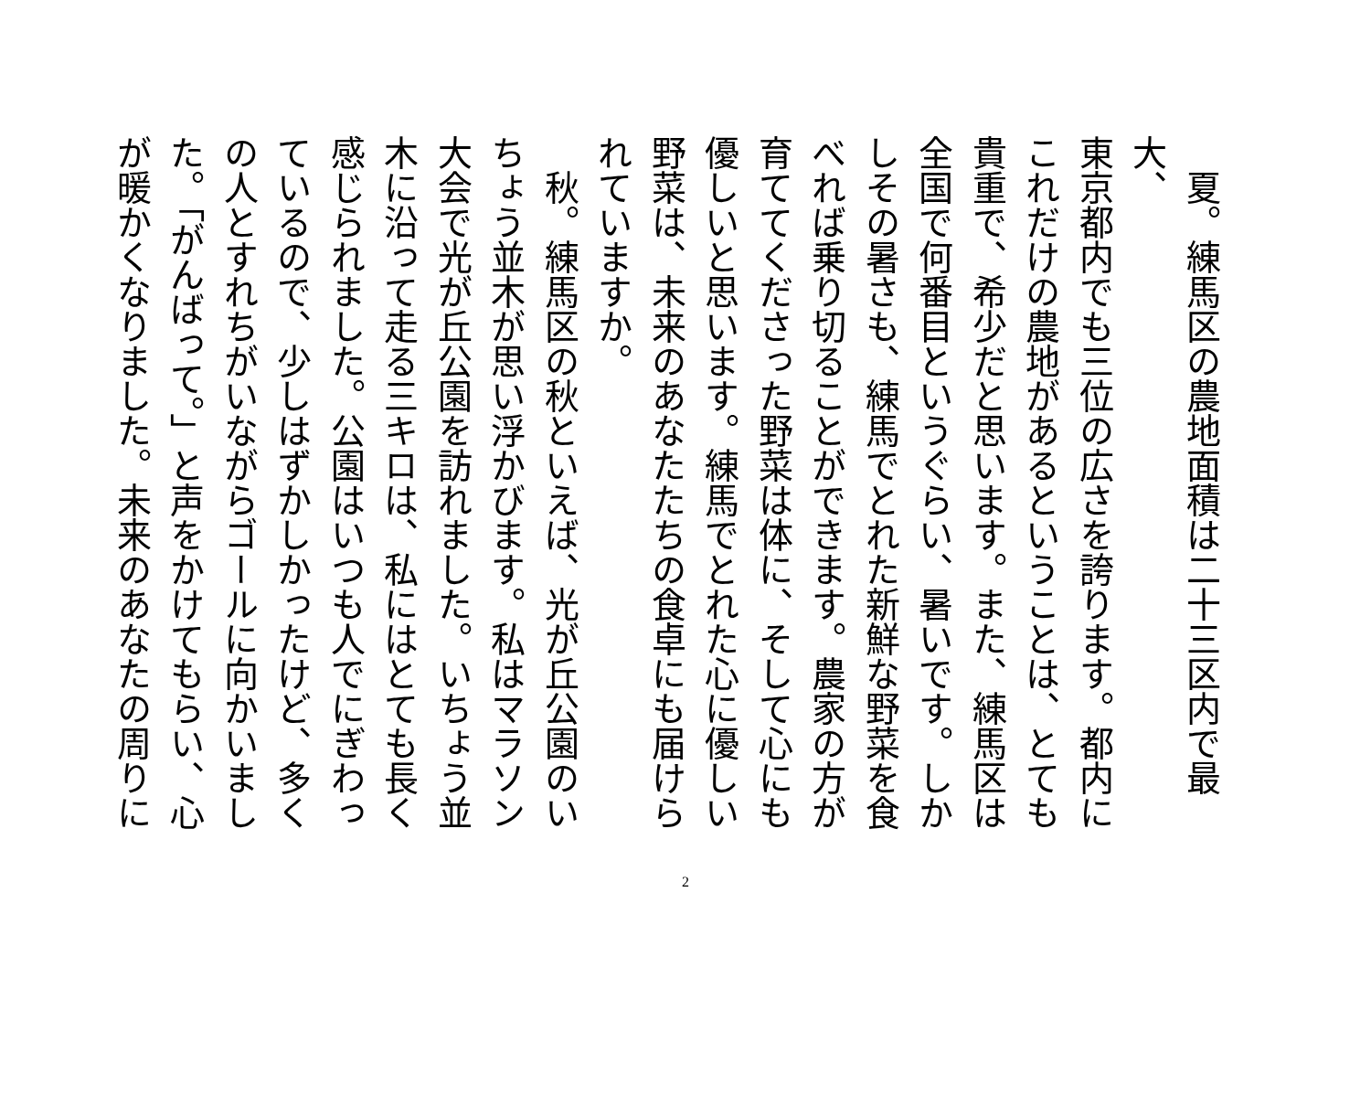夏。練馬区の農地面積は二十三区内で最大、
東京都内でも三位の広さを誇ります。都内に
これだけの農地があるということは、とても
貴重で、希少だと思います。また、練馬区は
全国で何番目というぐらい、暑いです。しか
しその暑さも、練馬でとれた新鮮な野菜を食
べれば乗り切ることができます。農家の方が
育ててくださった野菜は体に、そして心にも
優しいと思います。練馬でとれた心に優しい
野菜は、未来のあなたたちの食卓にも届けら
れていますか。
　秋。練馬区の秋といえば、光が丘公園のい
ちょう並木が思い浮かびます。私はマラソン
大会で光が丘公園を訪れました。いちょう並
木に沿って走る三キロは、私にはとても長く
感じられました。公園はいつも人でにぎわっ
ているので、少しはずかしかったけど、多く
の人とすれちがいながらゴールに向かいまし
た。「がんばって。」と声をかけてもらい、心
が暖かくなりました。未来のあなたの周りに
2